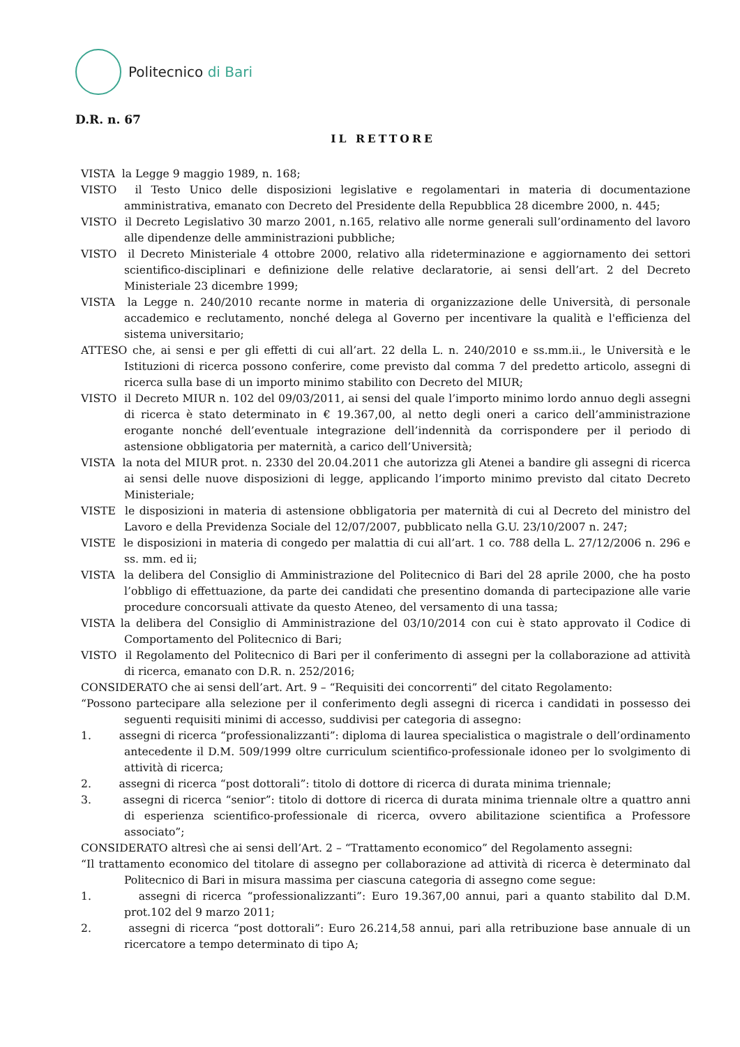Politecnico di Bari
D.R. n. 67
IL RETTORE
VISTA la Legge 9 maggio 1989, n. 168;
VISTO il Testo Unico delle disposizioni legislative e regolamentari in materia di documentazione amministrativa, emanato con Decreto del Presidente della Repubblica 28 dicembre 2000, n. 445;
VISTO il Decreto Legislativo 30 marzo 2001, n.165, relativo alle norme generali sull’ordinamento del lavoro alle dipendenze delle amministrazioni pubbliche;
VISTO il Decreto Ministeriale 4 ottobre 2000, relativo alla rideterminazione e aggiornamento dei settori scientifico-disciplinari e definizione delle relative declaratorie, ai sensi dell’art. 2 del Decreto Ministeriale 23 dicembre 1999;
VISTA la Legge n. 240/2010 recante norme in materia di organizzazione delle Università, di personale accademico e reclutamento, nonché delega al Governo per incentivare la qualità e l'efficienza del sistema universitario;
ATTESO che, ai sensi e per gli effetti di cui all’art. 22 della L. n. 240/2010 e ss.mm.ii., le Università e le Istituzioni di ricerca possono conferire, come previsto dal comma 7 del predetto articolo, assegni di ricerca sulla base di un importo minimo stabilito con Decreto del MIUR;
VISTO il Decreto MIUR n. 102 del 09/03/2011, ai sensi del quale l’importo minimo lordo annuo degli assegni di ricerca è stato determinato in € 19.367,00, al netto degli oneri a carico dell’amministrazione erogante nonché dell’eventuale integrazione dell’indennità da corrispondere per il periodo di astensione obbligatoria per maternità, a carico dell’Università;
VISTA la nota del MIUR prot. n. 2330 del 20.04.2011 che autorizza gli Atenei a bandire gli assegni di ricerca ai sensi delle nuove disposizioni di legge, applicando l’importo minimo previsto dal citato Decreto Ministeriale;
VISTE le disposizioni in materia di astensione obbligatoria per maternità di cui al Decreto del ministro del Lavoro e della Previdenza Sociale del 12/07/2007, pubblicato nella G.U. 23/10/2007 n. 247;
VISTE le disposizioni in materia di congedo per malattia di cui all’art. 1 co. 788 della L. 27/12/2006 n. 296 e ss. mm. ed ii;
VISTA la delibera del Consiglio di Amministrazione del Politecnico di Bari del 28 aprile 2000, che ha posto l’obbligo di effettuazione, da parte dei candidati che presentino domanda di partecipazione alle varie procedure concorsuali attivate da questo Ateneo, del versamento di una tassa;
VISTA la delibera del Consiglio di Amministrazione del 03/10/2014 con cui è stato approvato il Codice di Comportamento del Politecnico di Bari;
VISTO il Regolamento del Politecnico di Bari per il conferimento di assegni per la collaborazione ad attività di ricerca, emanato con D.R. n. 252/2016;
CONSIDERATO che ai sensi dell’art. Art. 9 – “Requisiti dei concorrenti” del citato Regolamento:
“Possono partecipare alla selezione per il conferimento degli assegni di ricerca i candidati in possesso dei seguenti requisiti minimi di accesso, suddivisi per categoria di assegno:
1. assegni di ricerca “professionalizzanti”: diploma di laurea specialistica o magistrale o dell’ordinamento antecedente il D.M. 509/1999 oltre curriculum scientifico-professionale idoneo per lo svolgimento di attività di ricerca;
2. assegni di ricerca “post dottorali”: titolo di dottore di ricerca di durata minima triennale;
3. assegni di ricerca “senior”: titolo di dottore di ricerca di durata minima triennale oltre a quattro anni di esperienza scientifico-professionale di ricerca, ovvero abilitazione scientifica a Professore associato”;
CONSIDERATO altresì che ai sensi dell’Art. 2 – “Trattamento economico” del Regolamento assegni:
“Il trattamento economico del titolare di assegno per collaborazione ad attività di ricerca è determinato dal Politecnico di Bari in misura massima per ciascuna categoria di assegno come segue:
1. assegni di ricerca “professionalizzanti”: Euro 19.367,00 annui, pari a quanto stabilito dal D.M. prot.102 del 9 marzo 2011;
2. assegni di ricerca “post dottorali”: Euro 26.214,58 annui, pari alla retribuzione base annuale di un ricercatore a tempo determinato di tipo A;